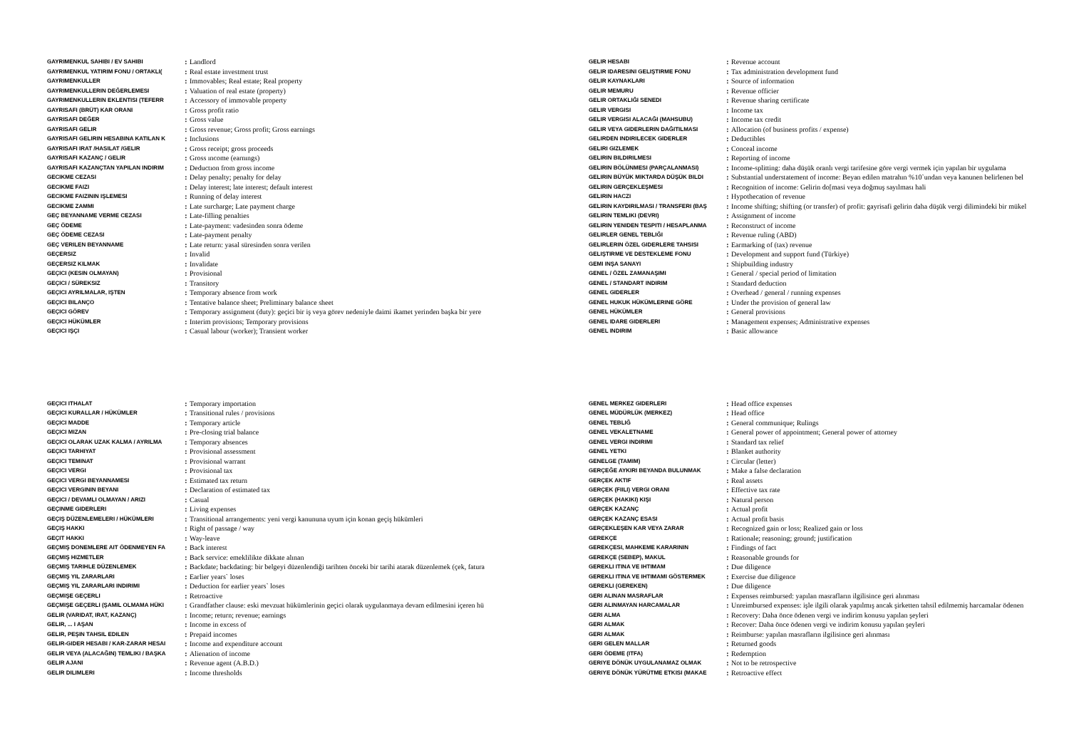| GAYRIMENKUL SAHIBI / EV SAHIBI | : | Landlord |
| GAYRIMENKUL YATIRIM FONU / ORTAKLI( | : | Real estate investment trust |
| GAYRIMENKULLER | : | Immovables; Real estate; Real property |
| GAYRIMENKULLERIN DEĞERLEMESI | : | Valuation of real estate (property) |
| GAYRIMENKULLERIN EKLENTISI (TEFERR | : | Accessory of immovable property |
| GAYRISAFI (BRÜT) KAR ORANI | : | Gross profit ratio |
| GAYRISAFI DEĞER | : | Gross value |
| GAYRISAFI GELIR | : | Gross revenue; Gross profit; Gross earnings |
| GAYRISAFI GELIRIN HESABINA KATILAN K | : | Inclusions |
| GAYRISAFI IRAT /HASILAT /GELIR | : | Gross receipt; gross proceeds |
| GAYRISAFI KAZANÇ / GELIR | : | Gross ıncome (earnıngs) |
| GAYRISAFI KAZANÇTAN YAPILAN INDIRIM | : | Deductıon from gross income |
| GECIKME CEZASI | : | Delay penalty; penalty for delay |
| GECIKME FAIZI | : | Delay interest; late interest; default interest |
| GECIKME FAIZININ IŞLEMESI | : | Running of delay interest |
| GECIKME ZAMMI | : | Late surcharge; Late payment charge |
| GEÇ BEYANNAME VERME CEZASI | : | Late-filling penalties |
| GEÇ ÖDEME | : | Late-payment: vadesinden sonra ödeme |
| GEÇ ÖDEME CEZASI | : | Late-payment penalty |
| GEÇ VERILEN BEYANNAME | : | Late return: yasal süresinden sonra verilen |
| GEÇERSIZ | : | Invalid |
| GEÇERSIZ KILMAK | : | Invalidate |
| GEÇICI (KESIN OLMAYAN) | : | Provisional |
| GEÇICI / SÜREKSIZ | : | Transitory |
| GEÇICI AYRILMALAR, IŞTEN | : | Temporary absence from work |
| GEÇICI BILANÇO | : | Tentative balance sheet; Preliminary balance sheet |
| GEÇICI GÖREV | : | Temporary assignment (duty): geçici bir iş veya görev nedeniyle daimi ikamet yerinden başka bir yere |
| GEÇICI HÜKÜMLER | : | Interim provisions; Temporary provisions |
| GEÇICI IŞÇI | : | Casual labour (worker); Transient worker |
| GELIR HESABI | : | Revenue account |
| GELIR IDARESINI GELIŞTIRME FONU | : | Tax administration development fund |
| GELIR KAYNAKLARI | : | Source of information |
| GELIR MEMURU | : | Revenue officier |
| GELIR ORTAKLIĞI SENEDI | : | Revenue sharing certificate |
| GELIR VERGISI | : | Income tax |
| GELIR VERGISI ALACAĞI (MAHSUBU) | : | Income tax credit |
| GELIR VEYA GIDERLERIN DAĞITILMASI | : | Allocation (of business profits / expense) |
| GELIRDEN INDIRILECEK GIDERLER | : | Deductibles |
| GELIRI GIZLEMEK | : | Conceal income |
| GELIRIN BILDIRILMESI | : | Reporting of income |
| GELIRIN BÖLÜNMESI (PARÇALANMASI) | : | Income-splitting: daha düşük oranlı vergi tarifesine göre vergi vermek için yapılan bir uygulama |
| GELIRIN BÜYÜK MIKTARDA DÜŞÜK BILDI | : | Substantial understatement of income: Beyan edilen matrahın %10`undan veya kanunen belirlenen bel |
| GELIRIN GERÇEKLEŞMESI | : | Recognition of income: Gelirin do[masi veya doğmuş sayılması hali |
| GELIRIN HACZI | : | Hypothecation of revenue |
| GELIRIN KAYDIRILMASI / TRANSFERI (BAŞ | : | Income shifting; shifting (or transfer) of profit: gayrisafi gelirin daha düşük vergi dilimindeki bir mükel |
| GELIRIN TEMLIKI (DEVRI) | : | Assignment of income |
| GELIRIN YENIDEN TESPITI / HESAPLANMA | : | Reconstruct of income |
| GELIRLER GENEL TEBLIĞI | : | Revenue ruling (ABD) |
| GELIRLERIN ÖZEL GIDERLERE TAHSISI | : | Earmarking of (tax) revenue |
| GELIŞTIRME VE DESTEKLEME FONU | : | Development and support fund (Türkiye) |
| GEMI INŞA SANAYI | : | Shipbuilding industry |
| GENEL / ÖZEL ZAMANAŞIMI | : | General / special period of limitation |
| GENEL / STANDART INDIRIM | : | Standard deduction |
| GENEL GIDERLER | : | Overhead / general / running expenses |
| GENEL HUKUK HÜKÜMLERINE GÖRE | : | Under the provision of general law |
| GENEL HÜKÜMLER | : | General provisions |
| GENEL IDARE GIDERLERI | : | Management expenses; Administrative expenses |
| GENEL INDIRIM | : | Basic allowance |
| GEÇICI ITHALAT | : | Temporary importation |
| GEÇICI KURALLAR / HÜKÜMLER | : | Transitional rules / provisions |
| GEÇICI MADDE | : | Temporary article |
| GEÇICI MIZAN | : | Pre-closing trial balance |
| GEÇICI OLARAK UZAK KALMA / AYRILMA | : | Temporary absences |
| GEÇICI TARHIYAT | : | Provisional assessment |
| GEÇICI TEMINAT | : | Provisional warrant |
| GEÇICI VERGI | : | Provisional tax |
| GEÇICI VERGI BEYANNAMESI | : | Estimated tax return |
| GEÇICI VERGININ BEYANI | : | Declaration of estimated tax |
| GEÇICI / DEVAMLI OLMAYAN / ARIZI | : | Casual |
| GEÇINME GIDERLERI | : | Living expenses |
| GEÇIŞ DÜZENLEMELERI / HÜKÜMLERI | : | Transitional arrangements: yeni vergi kanununa uyum için konan geçiş hükümleri |
| GEÇIŞ HAKKI | : | Right of passage / way |
| GEÇIT HAKKI | : | Way-leave |
| GEÇMIŞ DONEMLERE AIT ÖDENMEYEN FA | : | Back interest |
| GEÇMIŞ HIZMETLER | : | Back service: emeklilikte dikkate alınan |
| GEÇMIŞ TARIHLE DÜZENLEMEK | : | Backdate; backdating: bir belgeyi düzenlendiği tarihten önceki bir tarihi atarak düzenlemek (çek, fatura |
| GEÇMIŞ YIL ZARARLARI | : | Earlier years` loses |
| GEÇMIŞ YIL ZARARLARI INDIRIMI | : | Deduction for earlier years` loses |
| GEÇMIŞE GEÇERLI | : | Retroactive |
| GEÇMIŞE GEÇERLI (ŞAMIL OLMAMA HÜKI | : | Grandfather clause: eski mevzuat hükümlerinin geçici olarak uygulanmaya devam edilmesini içeren hü |
| GELIR (VARIDAT, IRAT, KAZANÇ) | : | Income; return; revenue; earnings |
| GELIR, ... I AŞAN | : | Income in excess of |
| GELIR, PEŞIN TAHSIL EDILEN | : | Prepaid incomes |
| GELIR-GIDER HESABI / KAR-ZARAR HESAI | : | Income and expenditure account |
| GELIR VEYA (ALACAĞIN) TEMLIKI / BAŞKA | : | Alienation of income |
| GELIR AJANI | : | Revenue agent (A.B.D.) |
| GELIR DILIMLERI | : | Income thresholds |
| GENEL MERKEZ GIDERLERI | : | Head office expenses |
| GENEL MÜDÜRLÜK (MERKEZ) | : | Head office |
| GENEL TEBLIĞ | : | General communique; Rulings |
| GENEL VEKALETNAME | : | General power of appointment; General power of attorney |
| GENEL VERGI INDIRIMI | : | Standard tax relief |
| GENEL YETKI | : | Blanket authority |
| GENELGE (TAMIM) | : | Circular (letter) |
| GERÇEĞE AYKIRI BEYANDA BULUNMAK | : | Make a false declaration |
| GERÇEK AKTIF | : | Real assets |
| GERÇEK (FIILI) VERGI ORANI | : | Effective tax rate |
| GERÇEK (HAKIKI) KIŞI | : | Natural person |
| GERÇEK KAZANÇ | : | Actual profit |
| GERÇEK KAZANÇ ESASI | : | Actual profit basis |
| GERÇEKLEŞEN KAR VEYA ZARAR | : | Recognized gain or loss; Realized gain or loss |
| GEREKÇE | : | Rationale; reasoning; ground; justification |
| GEREKÇESI, MAHKEME KARARININ | : | Findings of fact |
| GEREKÇE (SEBEP), MAKUL | : | Reasonable grounds for |
| GEREKLI ITINA VE IHTIMAM | : | Due diligence |
| GEREKLI ITINA VE IHTIMAMI GÖSTERMEK | : | Exercise due diligence |
| GEREKLI (GEREKEN) | : | Due diligence |
| GERI ALINAN MASRAFLAR | : | Expenses reimbursed: yapılan masrafların ilgilisince geri alınması |
| GERI ALINMAYAN HARCAMALAR | : | Unreimbursed expenses: işle ilgili olarak yapılmış ancak şirketten tahsil edilmemiş harcamalar ödenen |
| GERI ALMA | : | Recovery: Daha önce ödenen vergi ve indirim konusu yapılan şeyleri |
| GERI ALMAK | : | Recover: Daha önce ödenen vergi ve indirim konusu yapılan şeyleri |
| GERI ALMAK | : | Reimburse: yapılan masrafların ilgilisince geri alınması |
| GERI GELEN MALLAR | : | Returned goods |
| GERI ÖDEME (ITFA) | : | Redemption |
| GERIYE DÖNÜK UYGULANAMAZ OLMAK | : | Not to be retrospective |
| GERIYE DÖNÜK YÜRÜTME ETKISI (MAKAE | : | Retroactive effect |